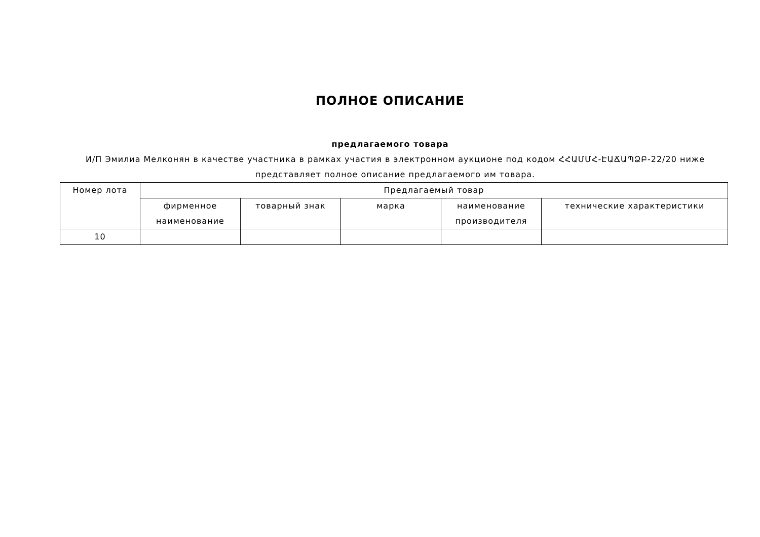ПОЛНОЕ ОПИСАНИЕ
предлагаемого товара
И/П Эмилиа Мелконян в качестве участника в рамках участия в электронном аукционе под кодом ՀՀԱՄՄՀ-ԷԱՃԱՊՁԲ-22/20 ниже представляет полное описание предлагаемого им товара.
| Номер лота | Предлагаемый товар | | | | |
| --- | --- | --- | --- | --- | --- |
| | фирменное наименование | товарный знак | марка | наименование производителя | технические характеристики |
| 10 | | | | | |